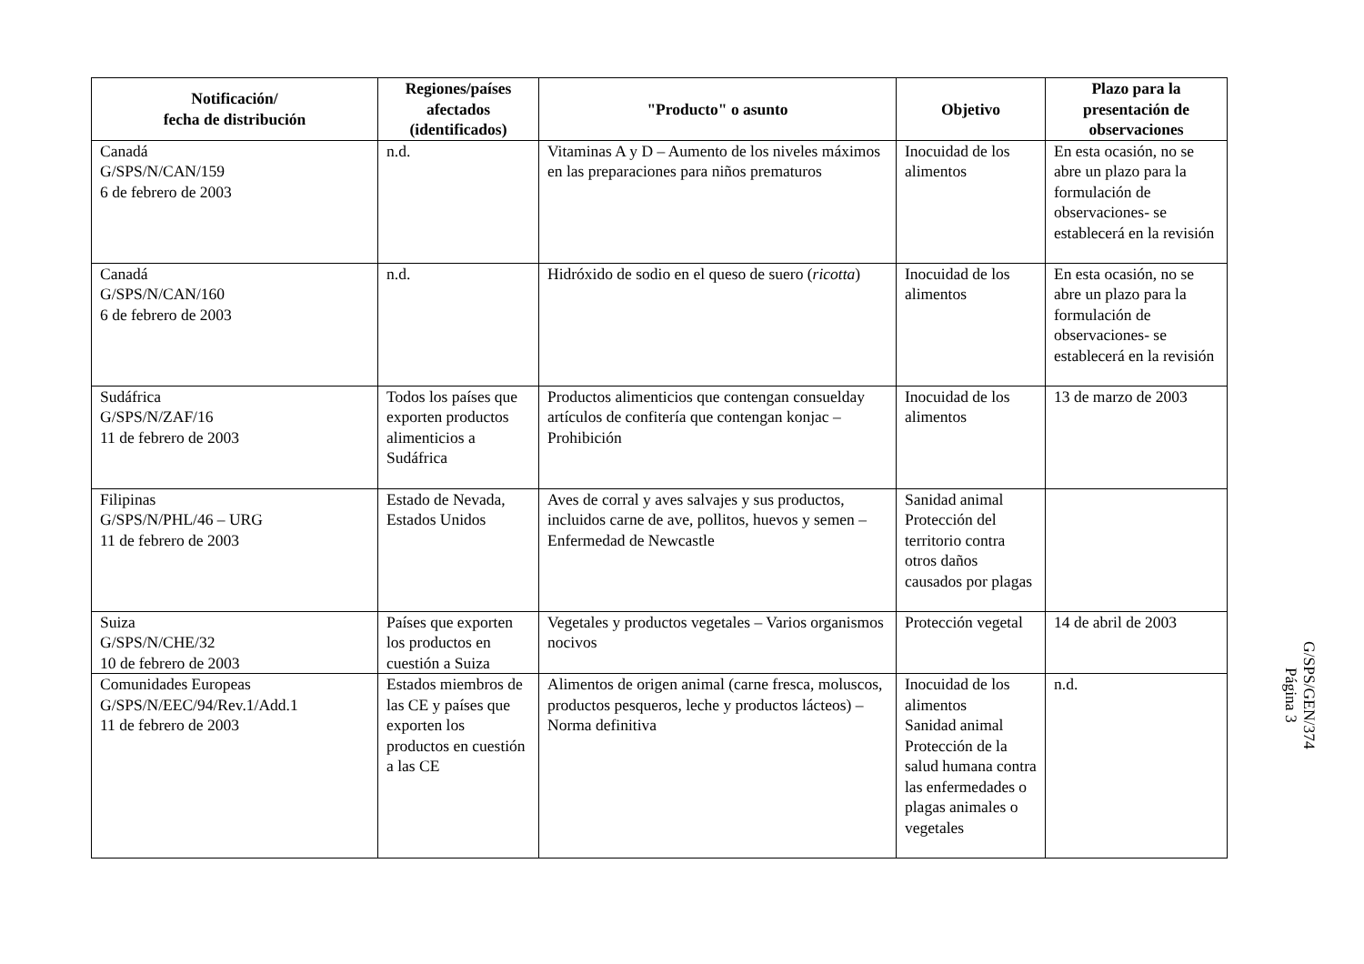| Notificación/ fecha de distribución | Regiones/países afectados (identificados) | "Producto" o asunto | Objetivo | Plazo para la presentación de observaciones |
| --- | --- | --- | --- | --- |
| Canadá G/SPS/N/CAN/159 6 de febrero de 2003 | n.d. | Vitaminas A y D – Aumento de los niveles máximos en las preparaciones para niños prematuros | Inocuidad de los alimentos | En esta ocasión, no se abre un plazo para la formulación de observaciones- se establecerá en la revisión |
| Canadá G/SPS/N/CAN/160 6 de febrero de 2003 | n.d. | Hidróxido de sodio en el queso de suero ( ricotta ) | Inocuidad de los alimentos | En esta ocasión, no se abre un plazo para la formulación de observaciones- se establecerá en la revisión |
| Sudáfrica G/SPS/N/ZAF/16 11 de febrero de 2003 | Todos los países que exporten productos alimenticios a Sudáfrica | Productos alimenticios que contengan consuelday artículos de confitería que contengan konjac – Prohibición | Inocuidad de los alimentos | 13 de marzo de 2003 |
| Filipinas G/SPS/N/PHL/46 – URG 11 de febrero de 2003 | Estado de Nevada, Estados Unidos | Aves de corral y aves salvajes y sus productos, incluidos carne de ave, pollitos, huevos y semen – Enfermedad de Newcastle | Sanidad animal Protección del territorio contra otros daños causados por plagas | |
| Suiza G/SPS/N/CHE/32 10 de febrero de 2003 | Países que exporten los productos en cuestión a Suiza | Vegetales y productos vegetales – Varios organismos nocivos | Protección vegetal | 14 de abril de 2003 |
| Comunidades Europeas G/SPS/N/EEC/94/Rev.1/Add.1 11 de febrero de 2003 | Estados miembros de las CE y países que exporten los productos en cuestión a las CE | Alimentos de origen animal (carne fresca, moluscos, productos pesqueros, leche y productos lácteos) – Norma definitiva | Inocuidad de los alimentos Sanidad animal Protección de la salud humana contra las enfermedades o plagas animales o vegetales | n.d. |
G/SPS/GEN/374
Página 3